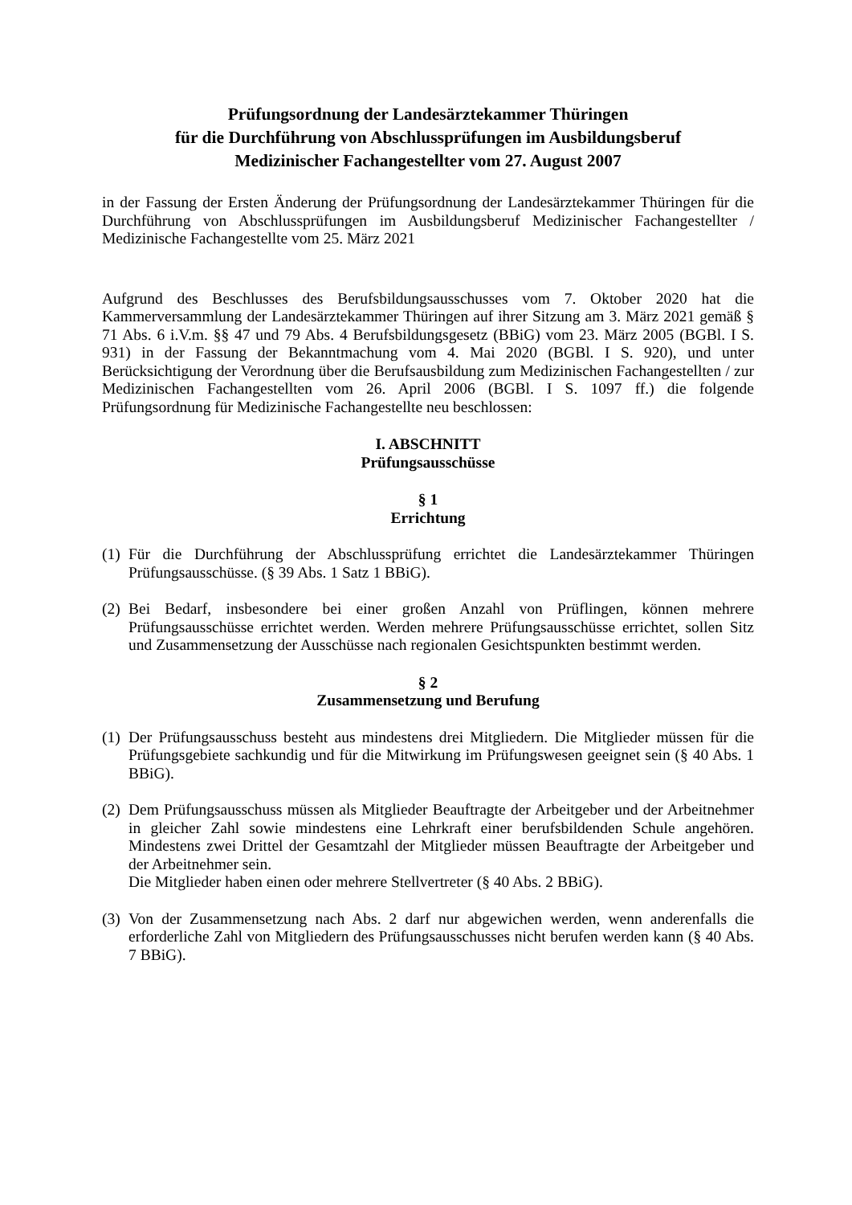Prüfungsordnung der Landesärztekammer Thüringen
für die Durchführung von Abschlussprüfungen im Ausbildungsberuf
Medizinischer Fachangestellter vom 27. August 2007
in der Fassung der Ersten Änderung der Prüfungsordnung der Landesärztekammer Thüringen für die Durchführung von Abschlussprüfungen im Ausbildungsberuf Medizinischer Fachangestellter / Medizinische Fachangestellte vom 25. März 2021
Aufgrund des Beschlusses des Berufsbildungsausschusses vom 7. Oktober 2020 hat die Kammerversammlung der Landesärztekammer Thüringen auf ihrer Sitzung am 3. März 2021 gemäß § 71 Abs. 6 i.V.m. §§ 47 und 79 Abs. 4 Berufsbildungsgesetz (BBiG) vom 23. März 2005 (BGBl. I S. 931) in der Fassung der Bekanntmachung vom 4. Mai 2020 (BGBl. I S. 920), und unter Berücksichtigung der Verordnung über die Berufsausbildung zum Medizinischen Fachangestellten / zur Medizinischen Fachangestellten vom 26. April 2006 (BGBl. I S. 1097 ff.) die folgende Prüfungsordnung für Medizinische Fachangestellte neu beschlossen:
I. ABSCHNITT
Prüfungsausschüsse
§ 1
Errichtung
(1) Für die Durchführung der Abschlussprüfung errichtet die Landesärztekammer Thüringen Prüfungsausschüsse. (§ 39 Abs. 1 Satz 1 BBiG).
(2) Bei Bedarf, insbesondere bei einer großen Anzahl von Prüflingen, können mehrere Prüfungsausschüsse errichtet werden. Werden mehrere Prüfungsausschüsse errichtet, sollen Sitz und Zusammensetzung der Ausschüsse nach regionalen Gesichtspunkten bestimmt werden.
§ 2
Zusammensetzung und Berufung
(1) Der Prüfungsausschuss besteht aus mindestens drei Mitgliedern. Die Mitglieder müssen für die Prüfungsgebiete sachkundig und für die Mitwirkung im Prüfungswesen geeignet sein (§ 40 Abs. 1 BBiG).
(2) Dem Prüfungsausschuss müssen als Mitglieder Beauftragte der Arbeitgeber und der Arbeitnehmer in gleicher Zahl sowie mindestens eine Lehrkraft einer berufsbildenden Schule angehören. Mindestens zwei Drittel der Gesamtzahl der Mitglieder müssen Beauftragte der Arbeitgeber und der Arbeitnehmer sein.
Die Mitglieder haben einen oder mehrere Stellvertreter (§ 40 Abs. 2 BBiG).
(3) Von der Zusammensetzung nach Abs. 2 darf nur abgewichen werden, wenn anderenfalls die erforderliche Zahl von Mitgliedern des Prüfungsausschusses nicht berufen werden kann (§ 40 Abs. 7 BBiG).